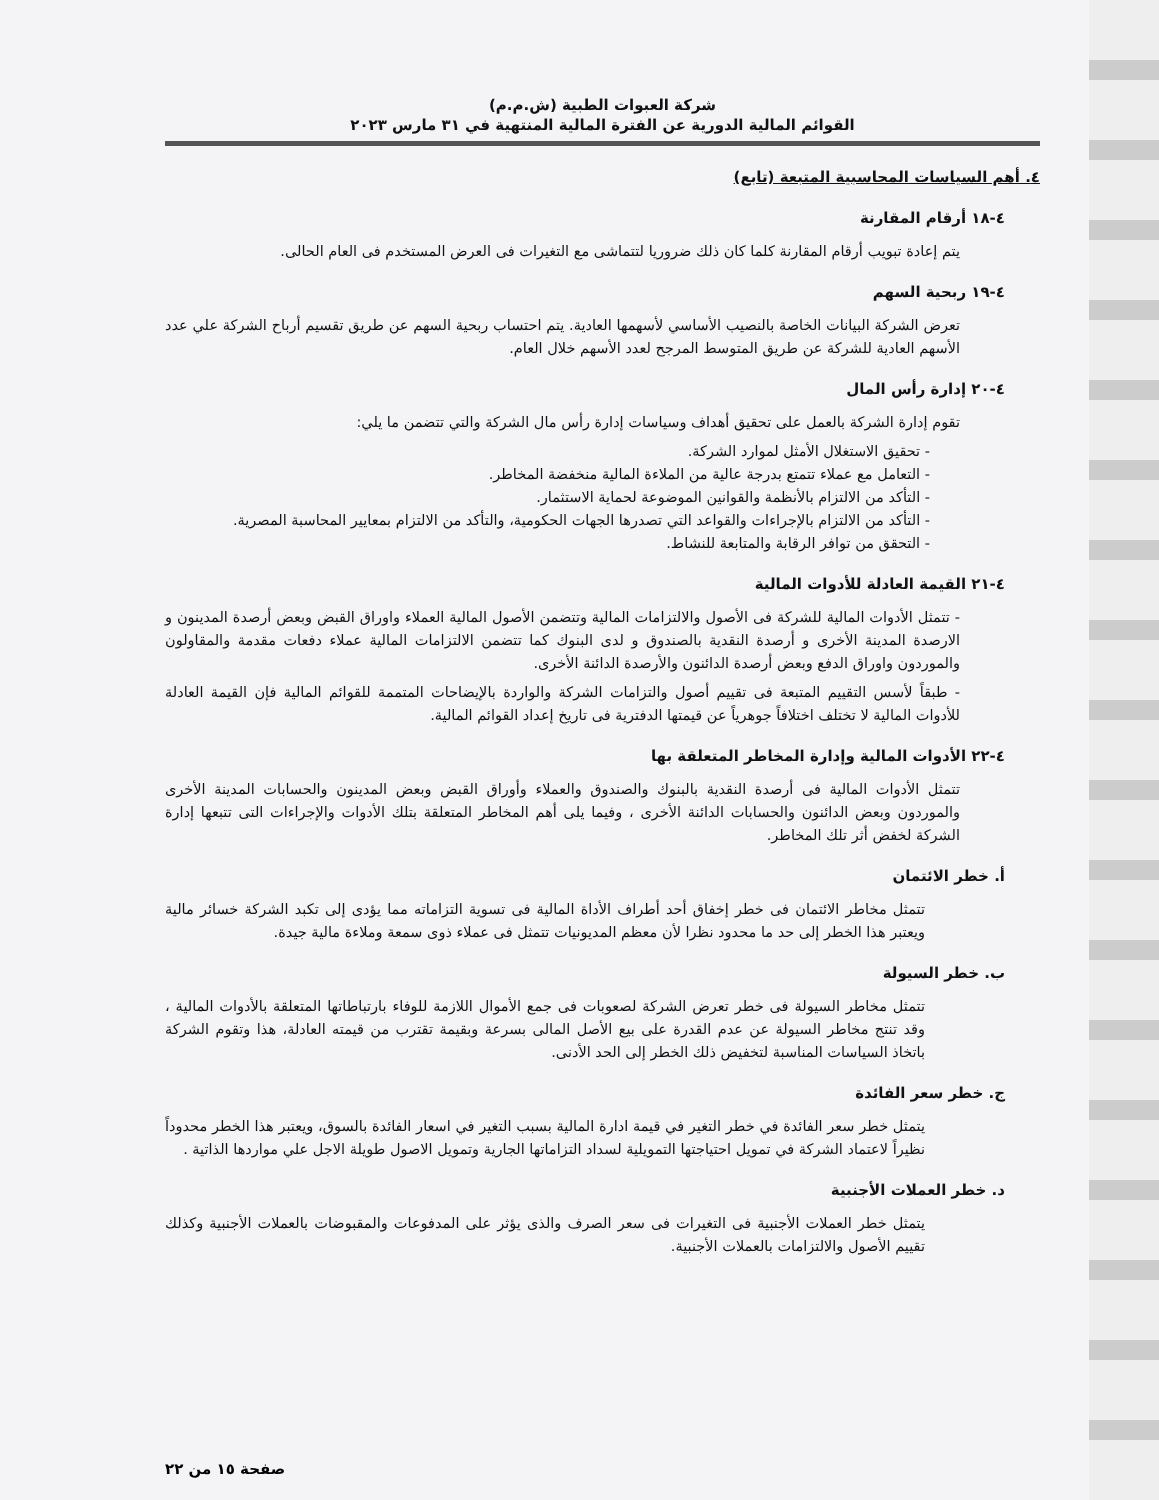شركة العبوات الطبية (ش.م.م)
القوائم المالية الدورية عن الفترة المالية المنتهية في ٣١ مارس ٢٠٢٣
٤. أهم السياسات المحاسبية المتبعة (تابع)
٤-١٨ أرقام المقارنة
يتم إعادة تبويب أرقام المقارنة كلما كان ذلك ضروريا لتتماشى مع التغيرات فى العرض المستخدم فى العام الحالى.
٤-١٩ ربحية السهم
تعرض الشركة البيانات الخاصة بالنصيب الأساسي لأسهمها العادية. يتم احتساب ربحية السهم عن طريق تقسيم أرباح الشركة علي عدد الأسهم العادية للشركة عن طريق المتوسط المرجح لعدد الأسهم خلال العام.
٤-٢٠ إدارة رأس المال
تقوم إدارة الشركة بالعمل على تحقيق أهداف وسياسات إدارة رأس مال الشركة والتي تتضمن ما يلي:
- تحقيق الاستغلال الأمثل لموارد الشركة.
- التعامل مع عملاء تتمتع بدرجة عالية من الملاءة المالية منخفضة المخاطر.
- التأكد من الالتزام بالأنظمة والقوانين الموضوعة لحماية الاستثمار.
- التأكد من الالتزام بالإجراءات والقواعد التي تصدرها الجهات الحكومية، والتأكد من الالتزام بمعايير المحاسبة المصرية.
- التحقق من توافر الرقابة والمتابعة للنشاط.
٤-٢١ القيمة العادلة للأدوات المالية
- تتمثل الأدوات المالية للشركة فى الأصول والالتزامات المالية وتتضمن الأصول المالية العملاء واوراق القبض وبعض أرصدة المدينون و الارصدة المدينة الأخرى و أرصدة النقدية بالصندوق و لدى البنوك كما تتضمن الالتزامات المالية عملاء دفعات مقدمة والمقاولون والموردون واوراق الدفع وبعض أرصدة الدائنون والأرصدة الدائنة الأخرى.
- طبقاً لأسس التقييم المتبعة فى تقييم أصول والتزامات الشركة والواردة بالإيضاحات المتممة للقوائم المالية فإن القيمة العادلة للأدوات المالية لا تختلف اختلافاً جوهرياً عن قيمتها الدفترية فى تاريخ إعداد القوائم المالية.
٤-٢٢ الأدوات المالية وإدارة المخاطر المتعلقة بها
تتمثل الأدوات المالية فى أرصدة النقدية بالبنوك والصندوق والعملاء وأوراق القبض وبعض المدينون والحسابات المدينة الأخرى والموردون وبعض الدائنون والحسابات الدائنة الأخرى ، وفيما يلى أهم المخاطر المتعلقة بتلك الأدوات والإجراءات التى تتبعها إدارة الشركة لخفض أثر تلك المخاطر.
أ. خطر الائتمان
تتمثل مخاطر الائتمان فى خطر إخفاق أحد أطراف الأداة المالية فى تسوية التزاماته مما يؤدى إلى تكبد الشركة خسائر مالية ويعتبر هذا الخطر إلى حد ما محدود نظرا لأن معظم المديونيات تتمثل فى عملاء ذوى سمعة وملاءة مالية جيدة.
ب. خطر السيولة
تتمثل مخاطر السيولة فى خطر تعرض الشركة لصعوبات فى جمع الأموال اللازمة للوفاء بارتباطاتها المتعلقة بالأدوات المالية ، وقد تنتج مخاطر السيولة عن عدم القدرة على بيع الأصل المالى بسرعة وبقيمة تقترب من قيمته العادلة، هذا وتقوم الشركة باتخاذ السياسات المناسبة لتخفيض ذلك الخطر إلى الحد الأدنى.
ج. خطر سعر الفائدة
يتمثل خطر سعر الفائدة في خطر التغير في قيمة ادارة المالية بسبب التغير في اسعار الفائدة بالسوق، ويعتبر هذا الخطر محدوداً نظيراً لاعتماد الشركة في تمويل احتياجتها التمويلية لسداد التزاماتها الجارية وتمويل الاصول طويلة الاجل علي مواردها الذاتية .
د. خطر العملات الأجنبية
يتمثل خطر العملات الأجنبية فى التغيرات فى سعر الصرف والذى يؤثر على المدفوعات والمقبوضات بالعملات الأجنبية وكذلك تقييم الأصول والالتزامات بالعملات الأجنبية.
صفحة ١٥ من ٢٢